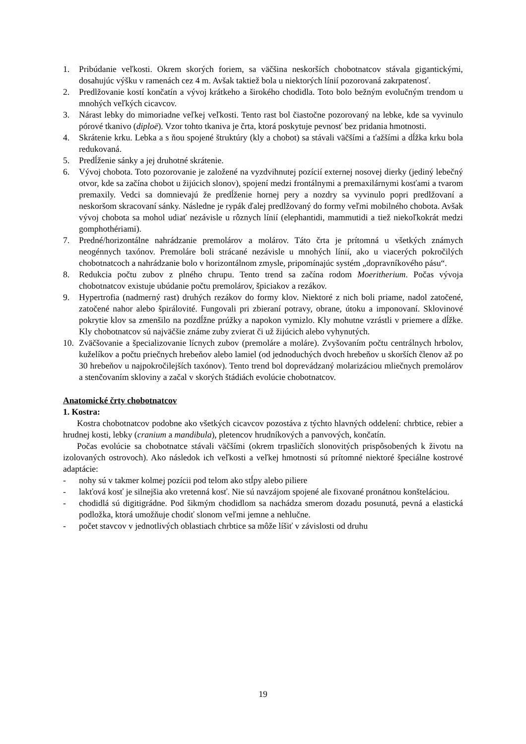1. Pribúdanie veľkosti. Okrem skorých foriem, sa väčšina neskorších chobotnatcov stávala gigantickými, dosahujúc výšku v ramenách cez 4 m. Avšak taktiež bola u niektorých línií pozorovaná zakrpatenosť.
2. Predlžovanie kostí končatín a vývoj krátkeho a širokého chodidla. Toto bolo bežným evolučným trendom u mnohých veľkých cicavcov.
3. Nárast lebky do mimoriadne veľkej veľkosti. Tento rast bol čiastočne pozorovaný na lebke, kde sa vyvinulo pórové tkanivo (diploë). Vzor tohto tkaniva je črta, ktorá poskytuje pevnosť bez pridania hmotnosti.
4. Skrátenie krku. Lebka a s ňou spojené štruktúry (kly a chobot) sa stávali väčšími a ťažšími a dĺžka krku bola redukovaná.
5. Predĺženie sánky a jej druhotné skrátenie.
6. Vývoj chobota. Toto pozorovanie je založené na vyzdvihnutej pozícií externej nosovej dierky (jediný lebečný otvor, kde sa začína chobot u žijúcich slonov), spojení medzi frontálnymi a premaxilárnymi kosťami a tvarom premaxily. Vedci sa domnievajú že predĺženie hornej pery a nozdry sa vyvinulo popri predlžovaní a neskoršom skracovaní sánky. Následne je rypák ďalej predlžovaný do formy veľmi mobilného chobota. Avšak vývoj chobota sa mohol udiať nezávisle u rôznych línií (elephantidi, mammutidi a tiež niekoľkokrát medzi gomphothériami).
7. Predné/horizontálne nahrádzanie premolárov a molárov. Táto črta je prítomná u všetkých známych neogénnych taxónov. Premoláre boli strácané nezávisle u mnohých línií, ako u viacerých pokročilých chobotnatcoch a nahrádzanie bolo v horizontálnom zmysle, pripomínajúc systém „dopravníkového pásu“.
8. Redukcia počtu zubov z plného chrupu. Tento trend sa začína rodom Moeritherium. Počas vývoja chobotnatcov existuje ubúdanie počtu premolárov, špiciakov a rezákov.
9. Hypertrofia (nadmerný rast) druhých rezákov do formy klov. Niektoré z nich boli priame, nadol zatočené, zatočené nahor alebo špirálovité. Fungovali pri zbieraní potravy, obrane, útoku a imponovaní. Sklovinové pokrytie klov sa zmenšilo na pozdĺžne prúžky a napokon vymizlo. Kly mohutne vzrástli v priemere a dĺžke. Kly chobotnatcov sú najväčšie známe zuby zvierat či už žijúcich alebo vyhynutých.
10. Zväčšovanie a špecializovanie lícnych zubov (premoláre a moláre). Zvyšovaním počtu centrálnych hrbolov, kuželíkov a počtu priečnych hrebeňov alebo lamiel (od jednoduchých dvoch hrebeňov u skorších členov až po 30 hrebeňov u najpokročilejších taxónov). Tento trend bol doprevádzaný molarizáciou mliečnych premolárov a stenčovaním skloviny a začal v skorých štádiách evolúcie chobotnatcov.
Anatomické črty chobotnatcov
1. Kostra:
Kostra chobotnatcov podobne ako všetkých cicavcov pozostáva z týchto hlavných oddelení: chrbtice, rebier a hrudnej kosti, lebky (cranium a mandibula), pletencov hrudníkových a panvových, končatín.
Počas evolúcie sa chobotnatce stávali väčšími (okrem trpasličích slonovitých prispôsobených k životu na izolovaných ostrovoch). Ako následok ich veľkosti a veľkej hmotnosti sú prítomné niektoré špeciálne kostrové adaptácie:
- nohy sú v takmer kolmej pozícii pod telom ako stĺpy alebo piliere
- lakťová kosť je silnejšia ako vretenná kosť. Nie sú navzájom spojené ale fixované pronátnou konšteláciou.
- chodidlá sú digitigrádne. Pod šikmým chodidlom sa nachádza smerom dozadu posunutá, pevná a elastická podložka, ktorá umožňuje chodiť slonom veľmi jemne a nehlučne.
- počet stavcov v jednotlivých oblastiach chrbtice sa môže líšiť v závislosti od druhu
19